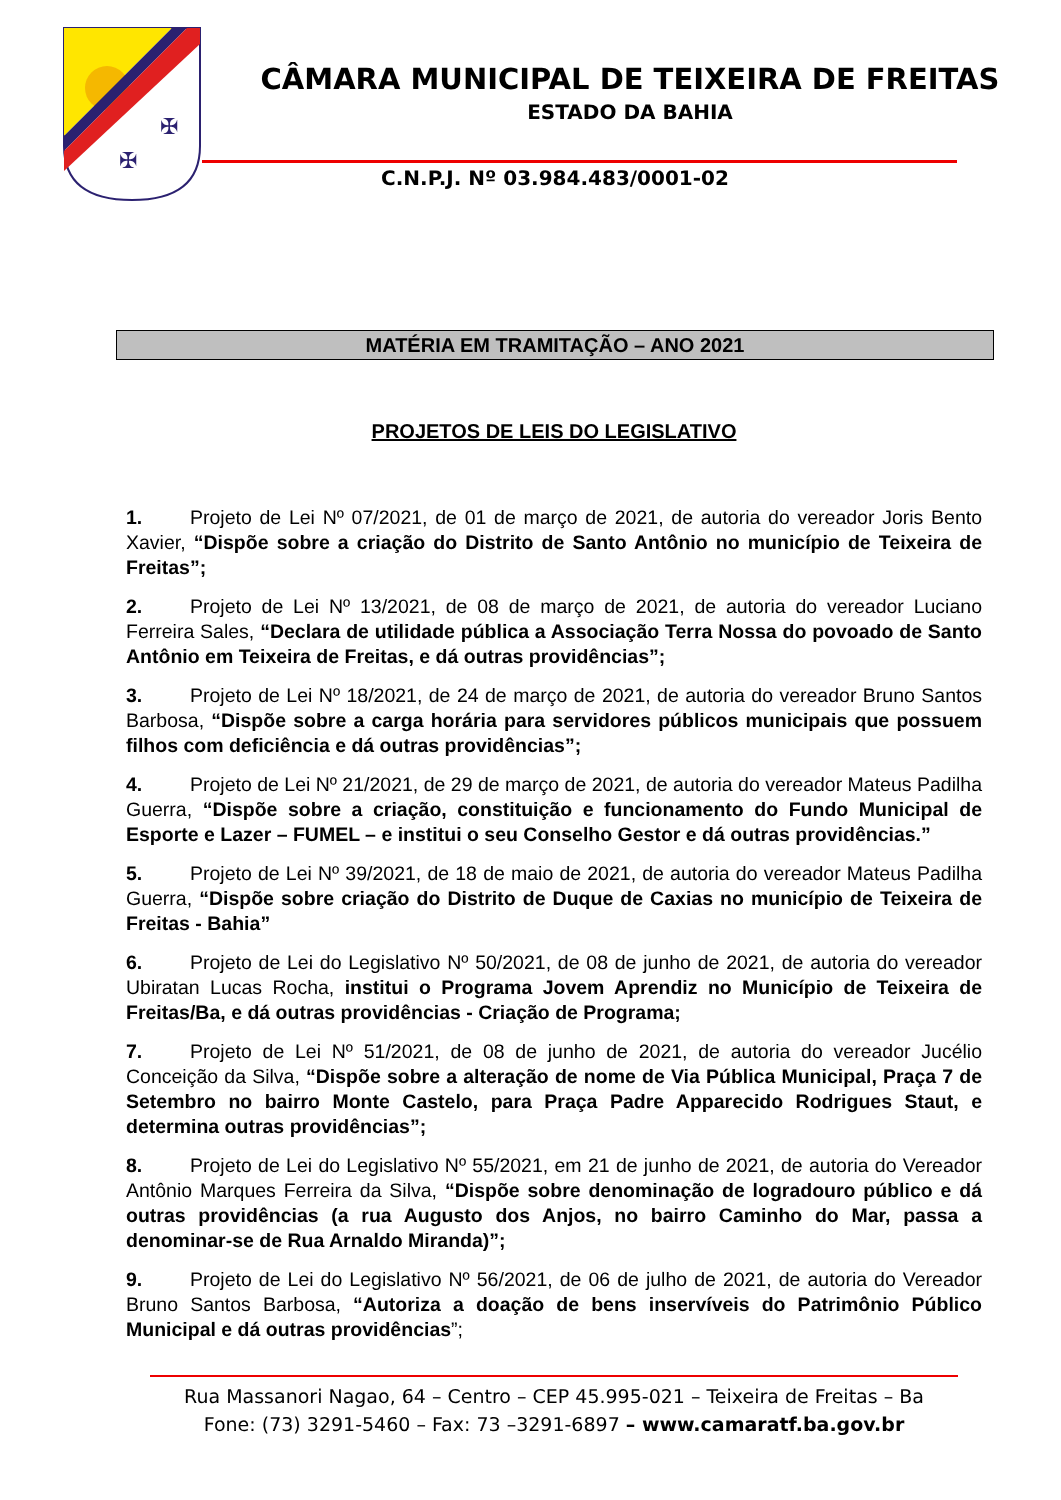✠
✠
CÂMARA MUNICIPAL DE TEIXEIRA DE FREITAS
ESTADO DA BAHIA
C.N.P.J. Nº 03.984.483/0001-02
MATÉRIA EM TRAMITAÇÃO – ANO 2021
PROJETOS DE LEIS DO LEGISLATIVO
1. Projeto de Lei Nº 07/2021, de 01 de março de 2021, de autoria do vereador Joris Bento Xavier, “Dispõe sobre a criação do Distrito de Santo Antônio no município de Teixeira de Freitas”;
2. Projeto de Lei Nº 13/2021, de 08 de março de 2021, de autoria do vereador Luciano Ferreira Sales, “Declara de utilidade pública a Associação Terra Nossa do povoado de Santo Antônio em Teixeira de Freitas, e dá outras providências”;
3. Projeto de Lei Nº 18/2021, de 24 de março de 2021, de autoria do vereador Bruno Santos Barbosa, “Dispõe sobre a carga horária para servidores públicos municipais que possuem filhos com deficiência e dá outras providências”;
4. Projeto de Lei Nº 21/2021, de 29 de março de 2021, de autoria do vereador Mateus Padilha Guerra, “Dispõe sobre a criação, constituição e funcionamento do Fundo Municipal de Esporte e Lazer – FUMEL – e institui o seu Conselho Gestor e dá outras providências.”
5. Projeto de Lei Nº 39/2021, de 18 de maio de 2021, de autoria do vereador Mateus Padilha Guerra, “Dispõe sobre criação do Distrito de Duque de Caxias no município de Teixeira de Freitas - Bahia”
6. Projeto de Lei do Legislativo Nº 50/2021, de 08 de junho de 2021, de autoria do vereador Ubiratan Lucas Rocha, institui o Programa Jovem Aprendiz no Município de Teixeira de Freitas/Ba, e dá outras providências - Criação de Programa;
7. Projeto de Lei Nº 51/2021, de 08 de junho de 2021, de autoria do vereador Jucélio Conceição da Silva, “Dispõe sobre a alteração de nome de Via Pública Municipal, Praça 7 de Setembro no bairro Monte Castelo, para Praça Padre Apparecido Rodrigues Staut, e determina outras providências”;
8. Projeto de Lei do Legislativo Nº 55/2021, em 21 de junho de 2021, de autoria do Vereador Antônio Marques Ferreira da Silva, “Dispõe sobre denominação de logradouro público e dá outras providências (a rua Augusto dos Anjos, no bairro Caminho do Mar, passa a denominar-se de Rua Arnaldo Miranda)”;
9. Projeto de Lei do Legislativo Nº 56/2021, de 06 de julho de 2021, de autoria do Vereador Bruno Santos Barbosa, “Autoriza a doação de bens inservíveis do Patrimônio Público Municipal e dá outras providências”;
Rua Massanori Nagao, 64 – Centro – CEP 45.995-021 – Teixeira de Freitas – Ba
Fone: (73) 3291-5460 – Fax: 73 –3291-6897 – www.camaratf.ba.gov.br